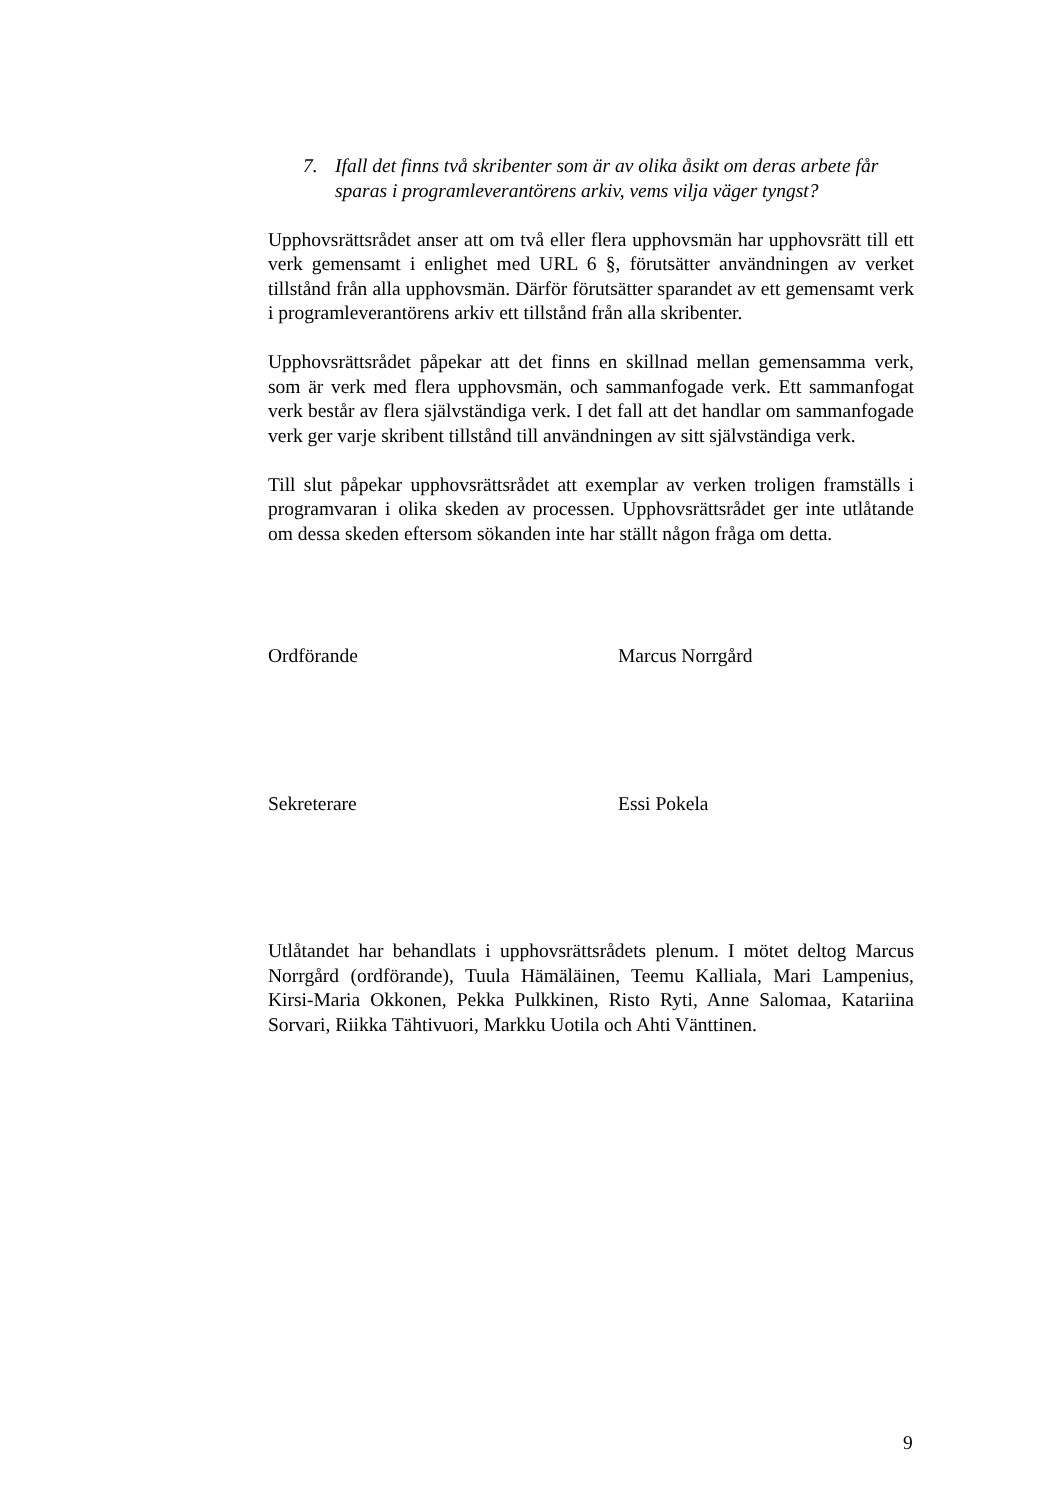7. Ifall det finns två skribenter som är av olika åsikt om deras arbete får sparas i programleverantörens arkiv, vems vilja väger tyngst?
Upphovsrättsrådet anser att om två eller flera upphovsmän har upphovsrätt till ett verk gemensamt i enlighet med URL 6 §, förutsätter användningen av verket tillstånd från alla upphovsmän. Därför förutsätter sparandet av ett gemensamt verk i programleverantörens arkiv ett tillstånd från alla skribenter.
Upphovsrättsrådet påpekar att det finns en skillnad mellan gemensamma verk, som är verk med flera upphovsmän, och sammanfogade verk. Ett sammanfogat verk består av flera självständiga verk. I det fall att det handlar om sammanfogade verk ger varje skribent tillstånd till användningen av sitt självständiga verk.
Till slut påpekar upphovsrättsrådet att exemplar av verken troligen framställs i programvaran i olika skeden av processen. Upphovsrättsrådet ger inte utlåtande om dessa skeden eftersom sökanden inte har ställt någon fråga om detta.
Ordförande Marcus Norrgård
Sekreterare Essi Pokela
Utlåtandet har behandlats i upphovsrättsrådets plenum. I mötet deltog Marcus Norrgård (ordförande), Tuula Hämäläinen, Teemu Kalliala, Mari Lampenius, Kirsi-Maria Okkonen, Pekka Pulkkinen, Risto Ryti, Anne Salomaa, Katariina Sorvari, Riikka Tähtivuori, Markku Uotila och Ahti Vänttinen.
9